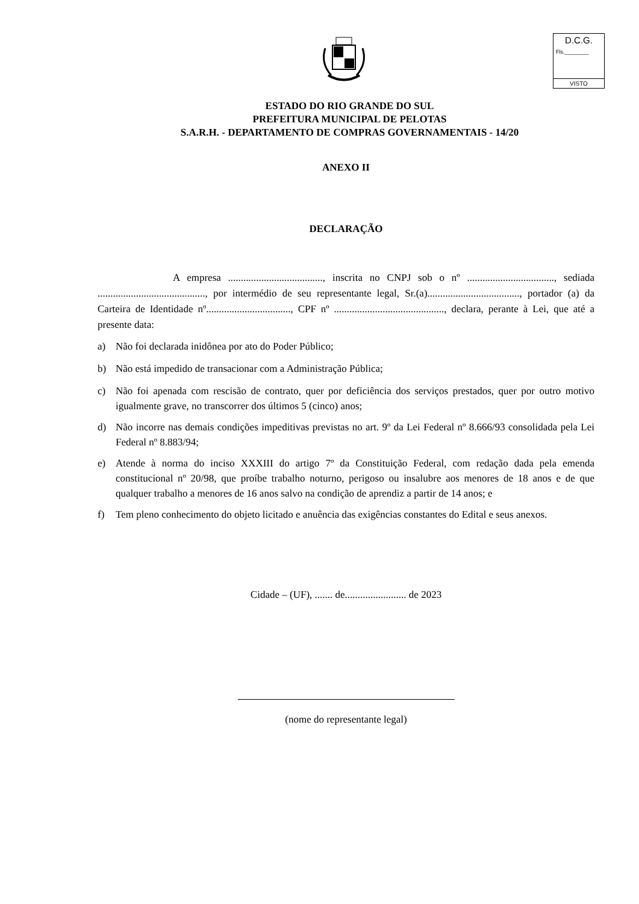D.C.G.
Fls.________
VISTO
ESTADO DO RIO GRANDE DO SUL
PREFEITURA MUNICIPAL DE PELOTAS
S.A.R.H. - DEPARTAMENTO DE COMPRAS GOVERNAMENTAIS - 14/20
ANEXO II
DECLARAÇÃO
A empresa ....................................., inscrita no CNPJ sob o nº .................................., sediada .........................................., por intermédio de seu representante legal, Sr.(a)...................................., portador (a) da Carteira de Identidade nº................................., CPF nº ..........................................., declara, perante à Lei, que até a presente data:
a) Não foi declarada inidônea por ato do Poder Público;
b) Não está impedido de transacionar com a Administração Pública;
c) Não foi apenada com rescisão de contrato, quer por deficiência dos serviços prestados, quer por outro motivo igualmente grave, no transcorrer dos últimos 5 (cinco) anos;
d) Não incorre nas demais condições impeditivas previstas no art. 9º da Lei Federal nº 8.666/93 consolidada pela Lei Federal nº 8.883/94;
e) Atende à norma do inciso XXXIII do artigo 7º da Constituição Federal, com redação dada pela emenda constitucional nº 20/98, que proíbe trabalho noturno, perigoso ou insalubre aos menores de 18 anos e de que qualquer trabalho a menores de 16 anos salvo na condição de aprendiz a partir de 14 anos; e
f) Tem pleno conhecimento do objeto licitado e anuência das exigências constantes do Edital e seus anexos.
Cidade – (UF), ....... de........................ de 2023
(nome do representante legal)